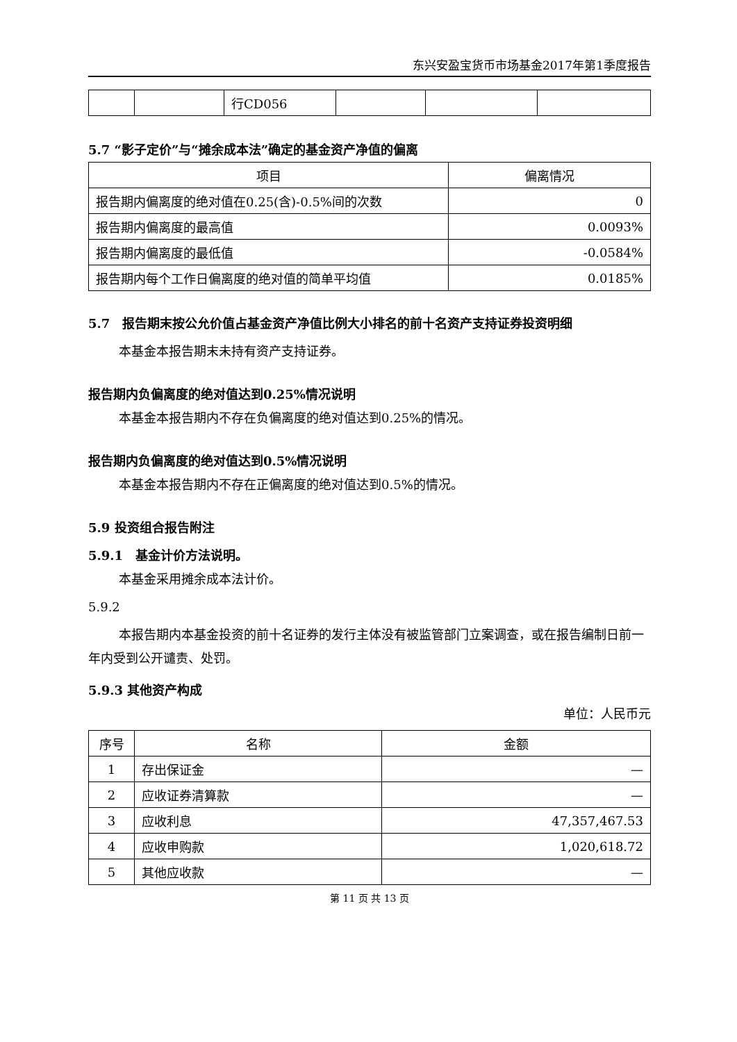东兴安盈宝货币市场基金2017年第1季度报告
| | | 行CD056 | | | |
5.7 “影子定价”与“摊余成本法”确定的基金资产净值的偏离
| 项目 | 偏离情况 |
| --- | --- |
| 报告期内偏离度的绝对值在0.25(含)-0.5%间的次数 | 0 |
| 报告期内偏离度的最高值 | 0.0093% |
| 报告期内偏离度的最低值 | -0.0584% |
| 报告期内每个工作日偏离度的绝对值的简单平均值 | 0.0185% |
5.7　报告期末按公允价值占基金资产净值比例大小排名的前十名资产支持证券投资明细
本基金本报告期末未持有资产支持证券。
报告期内负偏离度的绝对值达到0.25%情况说明
本基金本报告期内不存在负偏离度的绝对值达到0.25%的情况。
报告期内负偏离度的绝对值达到0.5%情况说明
本基金本报告期内不存在正偏离度的绝对值达到0.5%的情况。
5.9 投资组合报告附注
5.9.1　基金计价方法说明。
本基金采用摊余成本法计价。
5.9.2
本报告期内本基金投资的前十名证券的发行主体没有被监管部门立案调查，或在报告编制日前一年内受到公开谴责、处罚。
5.9.3 其他资产构成
单位：人民币元
| 序号 | 名称 | 金额 |
| --- | --- | --- |
| 1 | 存出保证金 | — |
| 2 | 应收证券清算款 | — |
| 3 | 应收利息 | 47,357,467.53 |
| 4 | 应收申购款 | 1,020,618.72 |
| 5 | 其他应收款 | — |
第 11 页 共 13 页